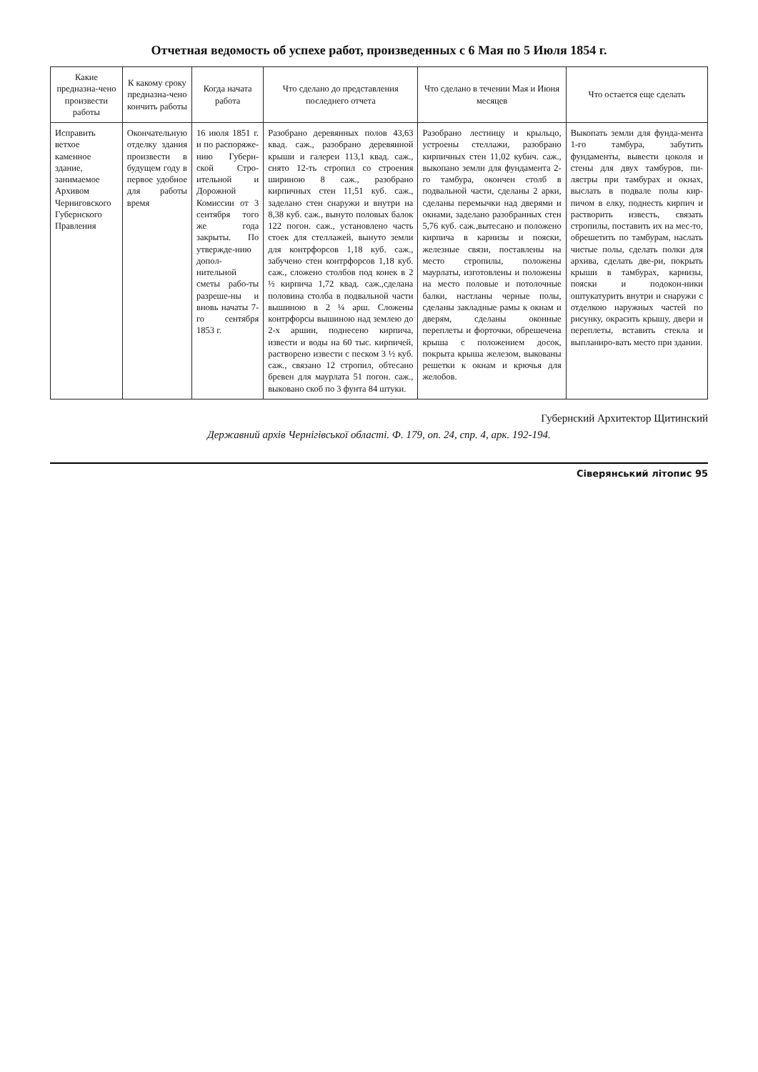Отчетная ведомость об успехе работ, произведенных с 6 Мая по 5 Июля 1854 г.
| Какие предназна-чено произвести работы | К какому сроку предназна-чено кончить работы | Когда начата работа | Что сделано до представления последнего отчета | Что сделано в течении Мая и Июня месяцев | Что остается еще сделать |
| --- | --- | --- | --- | --- | --- |
| Исправить ветхое каменное здание, занимаемое Архивом Черниговского Губернского Правления | Окончательную отделку здания произвести в будущем году в первое удобное для работы время | 16 июля 1851 г. и по распоряже-нию Губерн-ской Стро-ительной и Дорожной Комиссии от 3 сентября того же года закрыты. По утвержде-нию допол-нительной сметы рабо-ты разреше-ны и вновь начаты 7-го сентября 1853 г. | Разобрано деревянных полов 43,63 квад. саж., разобрано деревянной крыши и галереи 113,1 квад. саж., снято 12-ть стропил со строения шириною 8 саж., разобрано кирпичных стен 11,51 куб. саж., заделано стен снаружи и внутри на 8,38 куб. саж., вынуто половых балок 122 погон. саж., установлено часть стоек для стеллажей, вынуто земли для контрфорсов 1,18 куб. саж., забучено стен контрфорсов 1,18 куб. саж., сложено столбов под конек в 2 ½ кирпича 1,72 квад. саж.,сделана половина столба в подвальной части вышиною в 2 ¼ арш. Сложены контрфорсы вышиною над землею до 2-х аршин, поднесено кирпича, извести и воды на 60 тыс. кирпичей, растворено извести с песком 3 ½ куб. саж., связано 12 стропил, обтесано бревен для маурлата 51 погон. саж., выковано скоб по 3 фунта 84 штуки. | Разобрано лестницу и крыльцо, устроены стеллажи, разобрано кирпичных стен 11,02 кубич. саж., выкопано земли для фундамента 2-го тамбура, окончен столб в подвальной части, сделаны 2 арки, сделаны перемычки над дверями и окнами, заделано разобранных стен 5,76 куб. саж.,вытесано и положено кирпича в карнизы и пояски, железные связи, поставлены на место стропилы, положены маурлаты, изготовлены и положены на место половые и потолочные балки, настланы черные полы, сделаны закладные рамы к окнам и дверям, сделаны оконные переплеты и форточки, обрешечена крыша с положением досок, покрыта крыша железом, выкованы решетки к окнам и крючья для желобов. | Выкопать земли для фунда-мента 1-го тамбура, забутить фундаменты, вывести цоколя и стены для двух тамбуров, пи-лястры при тамбурах и окнах, выслать в подвале полы кир-пичом в елку, поднесть кирпич и растворить известь, связать стропилы, поставить их на мес-то, обрешетить по тамбурам, наслать чистые полы, сделать полки для архива, сделать две-ри, покрыть крыши в тамбурах, карнизы, пояски и подокон-ники оштукатурить внутри и снаружи с отделкою наружных частей по рисунку, окрасить крышу, двери и переплеты, вставить стекла и выпланиро-вать место при здании. |
Губернский Архитектор Щитинский
Державний архів Чернігівської області. Ф. 179, оп. 24, спр. 4, арк. 192-194.
Сіверянський літопис 95